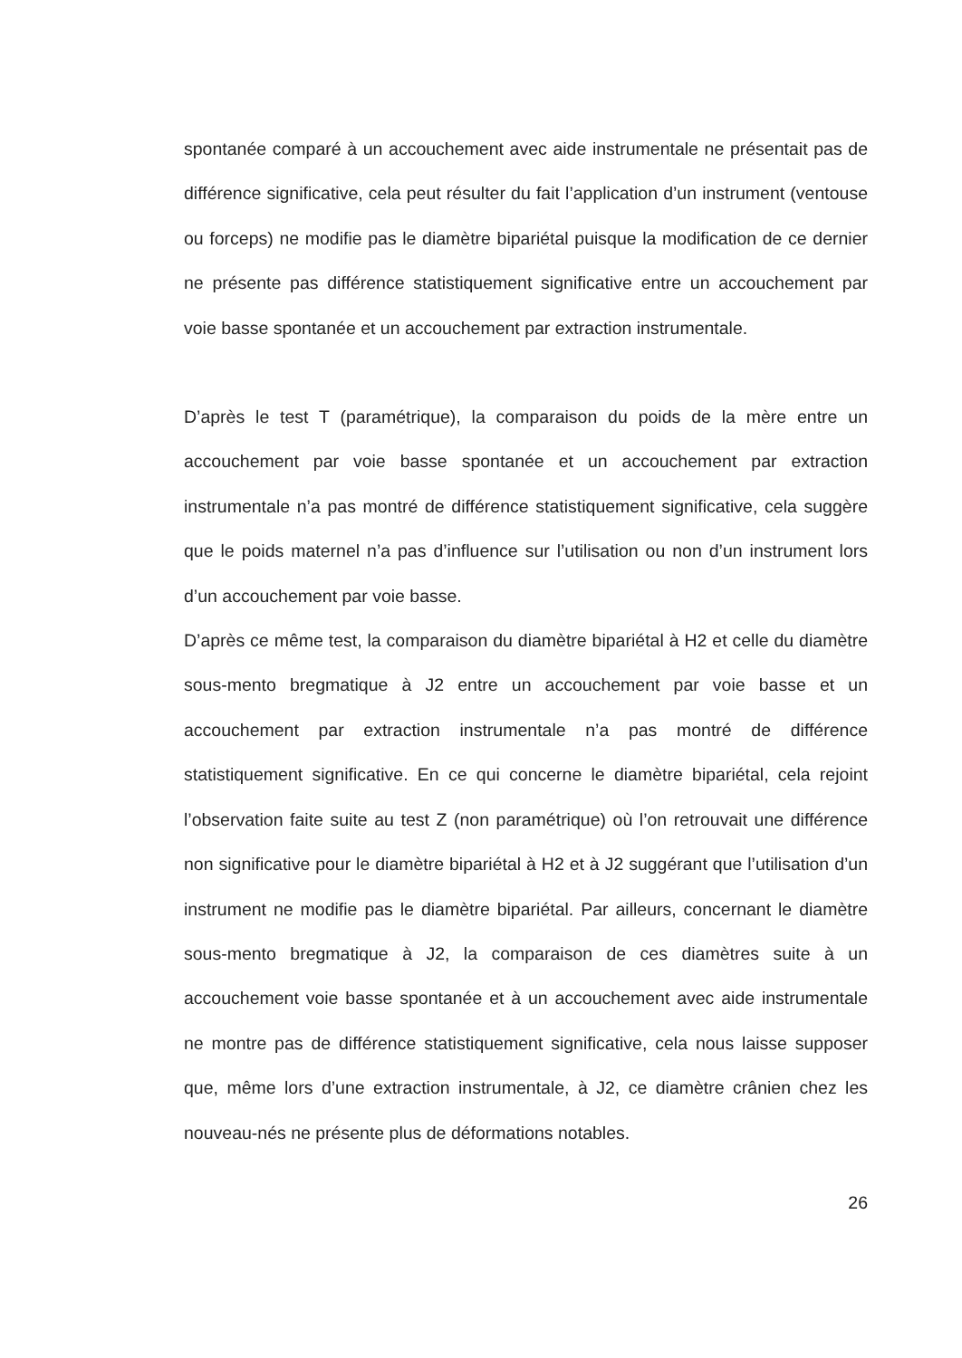spontanée comparé à un accouchement avec aide instrumentale ne présentait pas de différence significative, cela peut résulter du fait l’application d’un instrument (ventouse ou forceps) ne modifie pas le diamètre bipariétal puisque la modification de ce dernier ne présente pas différence statistiquement significative entre un accouchement par voie basse spontanée et un accouchement par extraction instrumentale.
D’après le test T (paramétrique), la comparaison du poids de la mère entre un accouchement par voie basse spontanée et un accouchement par extraction instrumentale n’a pas montré de différence statistiquement significative, cela suggère que le poids maternel n’a pas d’influence sur l’utilisation ou non d’un instrument lors d’un accouchement par voie basse.
D’après ce même test, la comparaison du diamètre bipariétal à H2 et celle du diamètre sous-mento bregmatique à J2 entre un accouchement par voie basse et un accouchement par extraction instrumentale n’a pas montré de différence statistiquement significative. En ce qui concerne le diamètre bipariétal, cela rejoint l’observation faite suite au test Z (non paramétrique) où l’on retrouvait une différence non significative pour le diamètre bipariétal à H2 et à J2 suggérant que l’utilisation d’un instrument ne modifie pas le diamètre bipariétal. Par ailleurs, concernant le diamètre sous-mento bregmatique à J2, la comparaison de ces diamètres suite à un accouchement voie basse spontanée et à un accouchement avec aide instrumentale ne montre pas de différence statistiquement significative, cela nous laisse supposer que, même lors d’une extraction instrumentale, à J2, ce diamètre crânien chez les nouveau-nés ne présente plus de déformations notables.
26